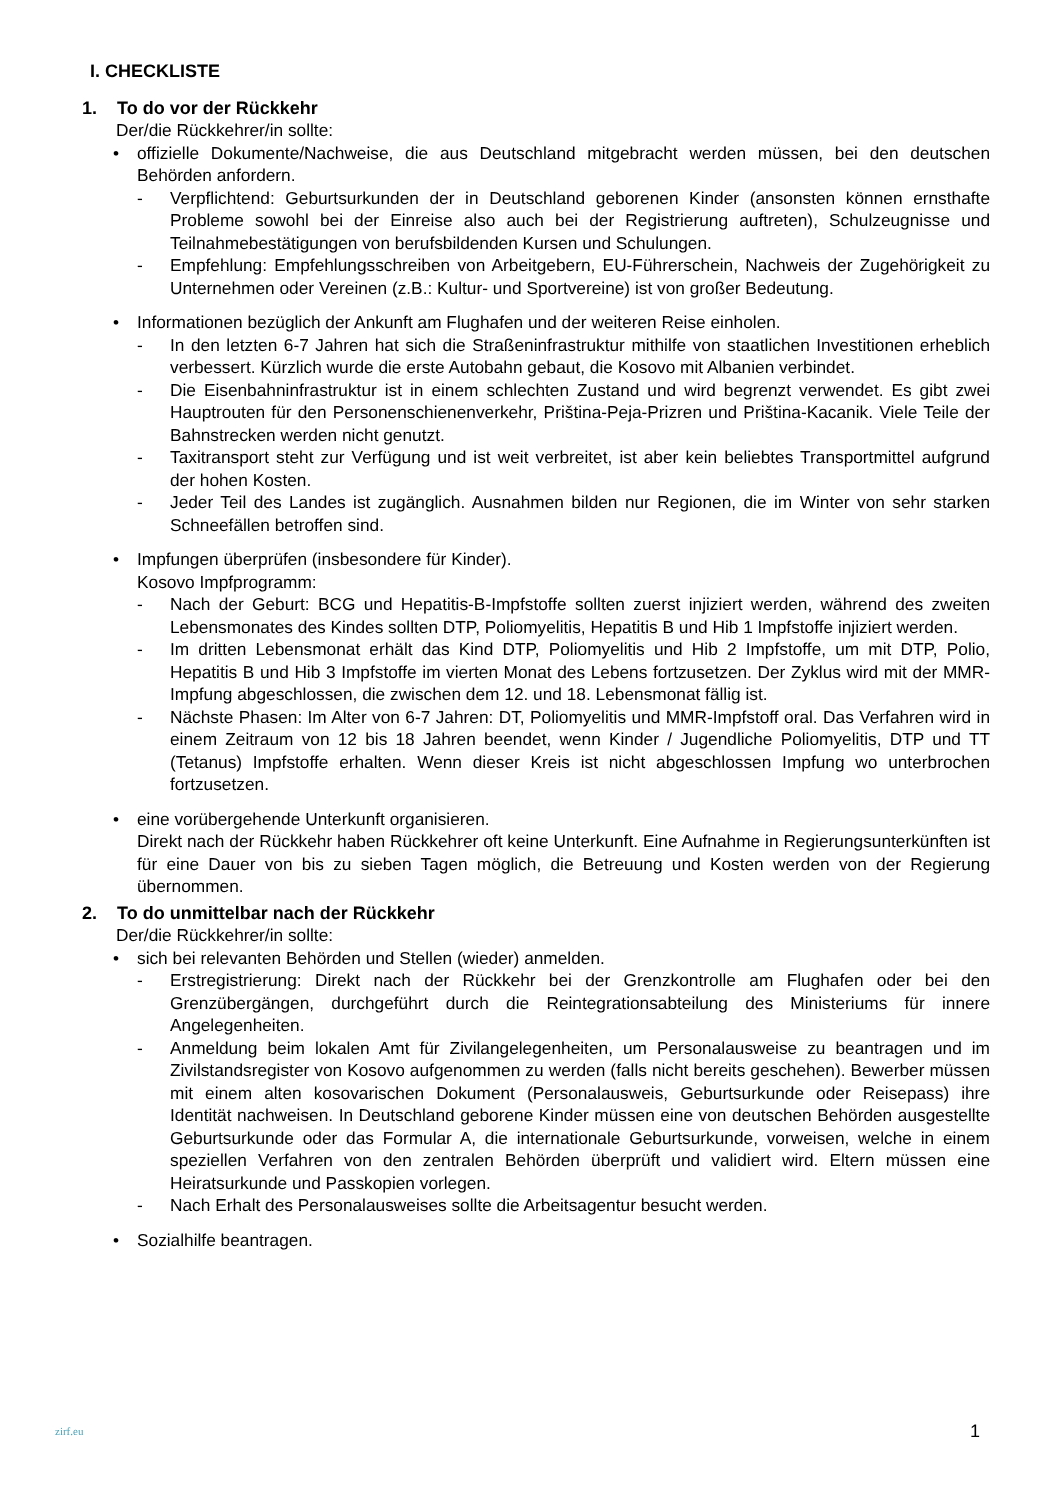I. CHECKLISTE
1. To do vor der Rückkehr
Der/die Rückkehrer/in sollte:
• offizielle Dokumente/Nachweise, die aus Deutschland mitgebracht werden müssen, bei den deutschen Behörden anfordern.
- Verpflichtend: Geburtsurkunden der in Deutschland geborenen Kinder (ansonsten können ernsthafte Probleme sowohl bei der Einreise also auch bei der Registrierung auftreten), Schulzeugnisse und Teilnahmebestätigungen von berufsbildenden Kursen und Schulungen.
- Empfehlung: Empfehlungsschreiben von Arbeitgebern, EU-Führerschein, Nachweis der Zugehörigkeit zu Unternehmen oder Vereinen (z.B.: Kultur- und Sportvereine) ist von großer Bedeutung.
• Informationen bezüglich der Ankunft am Flughafen und der weiteren Reise einholen.
- In den letzten 6-7 Jahren hat sich die Straßeninfrastruktur mithilfe von staatlichen Investitionen erheblich verbessert. Kürzlich wurde die erste Autobahn gebaut, die Kosovo mit Albanien verbindet.
- Die Eisenbahninfrastruktur ist in einem schlechten Zustand und wird begrenzt verwendet. Es gibt zwei Hauptrouten für den Personenschienenverkehr, Priština-Peja-Prizren und Priština-Kacanik. Viele Teile der Bahnstrecken werden nicht genutzt.
- Taxitransport steht zur Verfügung und ist weit verbreitet, ist aber kein beliebtes Transportmittel aufgrund der hohen Kosten.
- Jeder Teil des Landes ist zugänglich. Ausnahmen bilden nur Regionen, die im Winter von sehr starken Schneefällen betroffen sind.
• Impfungen überprüfen (insbesondere für Kinder).
Kosovo Impfprogramm:
- Nach der Geburt: BCG und Hepatitis-B-Impfstoffe sollten zuerst injiziert werden, während des zweiten Lebensmonates des Kindes sollten DTP, Poliomyelitis, Hepatitis B und Hib 1 Impfstoffe injiziert werden.
- Im dritten Lebensmonat erhält das Kind DTP, Poliomyelitis und Hib 2 Impfstoffe, um mit DTP, Polio, Hepatitis B und Hib 3 Impfstoffe im vierten Monat des Lebens fortzusetzen. Der Zyklus wird mit der MMR-Impfung abgeschlossen, die zwischen dem 12. und 18. Lebensmonat fällig ist.
- Nächste Phasen: Im Alter von 6-7 Jahren: DT, Poliomyelitis und MMR-Impfstoff oral. Das Verfahren wird in einem Zeitraum von 12 bis 18 Jahren beendet, wenn Kinder / Jugendliche Poliomyelitis, DTP und TT (Tetanus) Impfstoffe erhalten. Wenn dieser Kreis ist nicht abgeschlossen Impfung wo unterbrochen fortzusetzen.
• eine vorübergehende Unterkunft organisieren.
Direkt nach der Rückkehr haben Rückkehrer oft keine Unterkunft. Eine Aufnahme in Regierungsunterkünften ist für eine Dauer von bis zu sieben Tagen möglich, die Betreuung und Kosten werden von der Regierung übernommen.
2. To do unmittelbar nach der Rückkehr
Der/die Rückkehrer/in sollte:
• sich bei relevanten Behörden und Stellen (wieder) anmelden.
- Erstregistrierung: Direkt nach der Rückkehr bei der Grenzkontrolle am Flughafen oder bei den Grenzübergängen, durchgeführt durch die Reintegrationsabteilung des Ministeriums für innere Angelegenheiten.
- Anmeldung beim lokalen Amt für Zivilangelegenheiten, um Personalausweise zu beantragen und im Zivilstandsregister von Kosovo aufgenommen zu werden (falls nicht bereits geschehen). Bewerber müssen mit einem alten kosovarischen Dokument (Personalausweis, Geburtsurkunde oder Reisepass) ihre Identität nachweisen. In Deutschland geborene Kinder müssen eine von deutschen Behörden ausgestellte Geburtsurkunde oder das Formular A, die internationale Geburtsurkunde, vorweisen, welche in einem speziellen Verfahren von den zentralen Behörden überprüft und validiert wird. Eltern müssen eine Heiratsurkunde und Passkopien vorlegen.
- Nach Erhalt des Personalausweises sollte die Arbeitsagentur besucht werden.
• Sozialhilfe beantragen.
1
zirf.eu